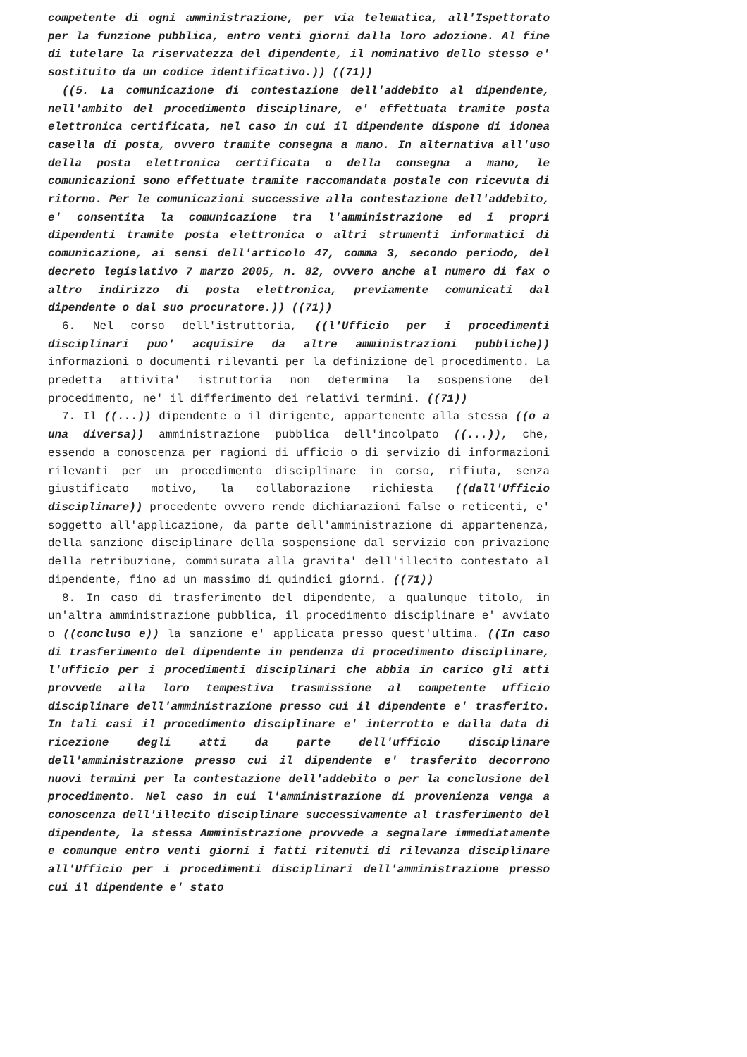competente di ogni amministrazione, per via telematica, all'Ispettorato per la funzione pubblica, entro venti giorni dalla loro adozione. Al fine di tutelare la riservatezza del dipendente, il nominativo dello stesso e' sostituito da un codice identificativo.)) ((71))
((5. La comunicazione di contestazione dell'addebito al dipendente, nell'ambito del procedimento disciplinare, e' effettuata tramite posta elettronica certificata, nel caso in cui il dipendente dispone di idonea casella di posta, ovvero tramite consegna a mano. In alternativa all'uso della posta elettronica certificata o della consegna a mano, le comunicazioni sono effettuate tramite raccomandata postale con ricevuta di ritorno. Per le comunicazioni successive alla contestazione dell'addebito, e' consentita la comunicazione tra l'amministrazione ed i propri dipendenti tramite posta elettronica o altri strumenti informatici di comunicazione, ai sensi dell'articolo 47, comma 3, secondo periodo, del decreto legislativo 7 marzo 2005, n. 82, ovvero anche al numero di fax o altro indirizzo di posta elettronica, previamente comunicati dal dipendente o dal suo procuratore.)) ((71))
6. Nel corso dell'istruttoria, ((l'Ufficio per i procedimenti disciplinari puo' acquisire da altre amministrazioni pubbliche)) informazioni o documenti rilevanti per la definizione del procedimento. La predetta attivita' istruttoria non determina la sospensione del procedimento, ne' il differimento dei relativi termini. ((71))
7. Il ((...)) dipendente o il dirigente, appartenente alla stessa ((o a una diversa)) amministrazione pubblica dell'incolpato ((...)), che, essendo a conoscenza per ragioni di ufficio o di servizio di informazioni rilevanti per un procedimento disciplinare in corso, rifiuta, senza giustificato motivo, la collaborazione richiesta ((dall'Ufficio disciplinare)) procedente ovvero rende dichiarazioni false o reticenti, e' soggetto all'applicazione, da parte dell'amministrazione di appartenenza, della sanzione disciplinare della sospensione dal servizio con privazione della retribuzione, commisurata alla gravita' dell'illecito contestato al dipendente, fino ad un massimo di quindici giorni. ((71))
8. In caso di trasferimento del dipendente, a qualunque titolo, in un'altra amministrazione pubblica, il procedimento disciplinare e' avviato o ((concluso e)) la sanzione e' applicata presso quest'ultima. ((In caso di trasferimento del dipendente in pendenza di procedimento disciplinare, l'ufficio per i procedimenti disciplinari che abbia in carico gli atti provvede alla loro tempestiva trasmissione al competente ufficio disciplinare dell'amministrazione presso cui il dipendente e' trasferito. In tali casi il procedimento disciplinare e' interrotto e dalla data di ricezione degli atti da parte dell'ufficio disciplinare dell'amministrazione presso cui il dipendente e' trasferito decorrono nuovi termini per la contestazione dell'addebito o per la conclusione del procedimento. Nel caso in cui l'amministrazione di provenienza venga a conoscenza dell'illecito disciplinare successivamente al trasferimento del dipendente, la stessa Amministrazione provvede a segnalare immediatamente e comunque entro venti giorni i fatti ritenuti di rilevanza disciplinare all'Ufficio per i procedimenti disciplinari dell'amministrazione presso cui il dipendente e' stato